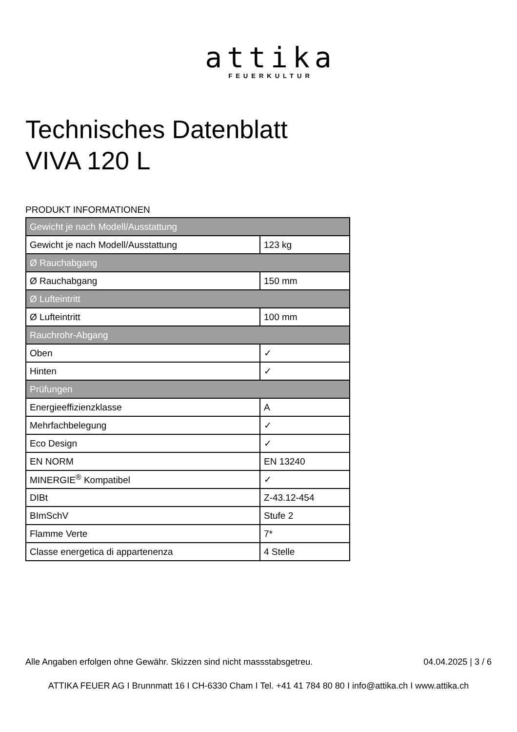attika
FEUERKULTUR
Technisches Datenblatt
VIVA 120 L
PRODUKT INFORMATIONEN
| Gewicht je nach Modell/Ausstattung | |
| --- | --- |
| Gewicht je nach Modell/Ausstattung | 123 kg |
| Ø Rauchabgang | |
| Ø Rauchabgang | 150 mm |
| Ø Lufteintritt | |
| Ø Lufteintritt | 100 mm |
| Rauchrohr-Abgang | |
| Oben | ✓ |
| Hinten | ✓ |
| Prüfungen | |
| Energieeffizienzklasse | A |
| Mehrfachbelegung | ✓ |
| Eco Design | ✓ |
| EN NORM | EN 13240 |
| MINERGIE<sup>®</sup> Kompatibel | ✓ |
| DIBt | Z-43.12-454 |
| BImSchV | Stufe 2 |
| Flamme Verte | 7* |
| Classe energetica di appartenenza | 4 Stelle |
Alle Angaben erfolgen ohne Gewähr. Skizzen sind nicht massstabsgetreu. 04.04.2025 | 3 / 6
ATTIKA FEUER AG I Brunnmatt 16 I CH-6330 Cham I Tel. +41 41 784 80 80 I info@attika.ch I www.attika.ch